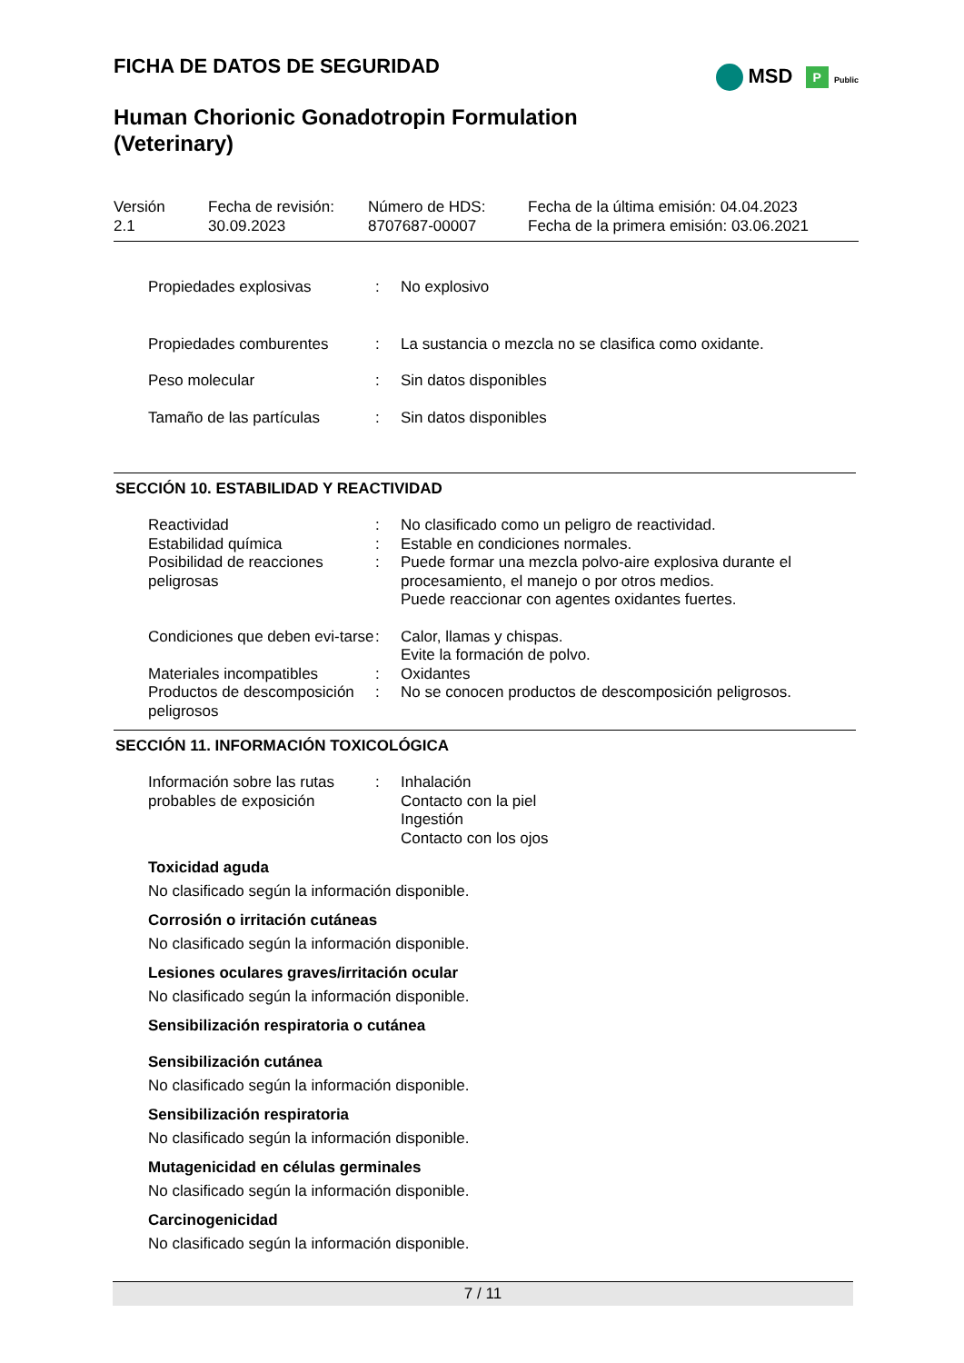MSD P Public
FICHA DE DATOS DE SEGURIDAD
Human Chorionic Gonadotropin Formulation
(Veterinary)
| Versión 2.1 | Fecha de revisión: 30.09.2023 | Número de HDS: 8707687-00007 | Fecha de la última emisión: 04.04.2023 Fecha de la primera emisión: 03.06.2021 |
| Propiedades explosivas | : | No explosivo |
| Propiedades comburentes | : | La sustancia o mezcla no se clasifica como oxidante. |
| Peso molecular | : | Sin datos disponibles |
| Tamaño de las partículas | : | Sin datos disponibles |
SECCIÓN 10. ESTABILIDAD Y REACTIVIDAD
| Reactividad | : | No clasificado como un peligro de reactividad. |
| Estabilidad química | : | Estable en condiciones normales. |
| Posibilidad de reacciones peligrosas | : | Puede formar una mezcla polvo-aire explosiva durante el procesamiento, el manejo o por otros medios. Puede reaccionar con agentes oxidantes fuertes. |
| Condiciones que deben evi-tarse | : | Calor, llamas y chispas. Evite la formación de polvo. |
| Materiales incompatibles | : | Oxidantes |
| Productos de descomposición peligrosos | : | No se conocen productos de descomposición peligrosos. |
SECCIÓN 11. INFORMACIÓN TOXICOLÓGICA
| Información sobre las rutas probables de exposición | : | Inhalación Contacto con la piel Ingestión Contacto con los ojos |
Toxicidad aguda
No clasificado según la información disponible.
Corrosión o irritación cutáneas
No clasificado según la información disponible.
Lesiones oculares graves/irritación ocular
No clasificado según la información disponible.
Sensibilización respiratoria o cutánea
Sensibilización cutánea
No clasificado según la información disponible.
Sensibilización respiratoria
No clasificado según la información disponible.
Mutagenicidad en células germinales
No clasificado según la información disponible.
Carcinogenicidad
No clasificado según la información disponible.
7 / 11